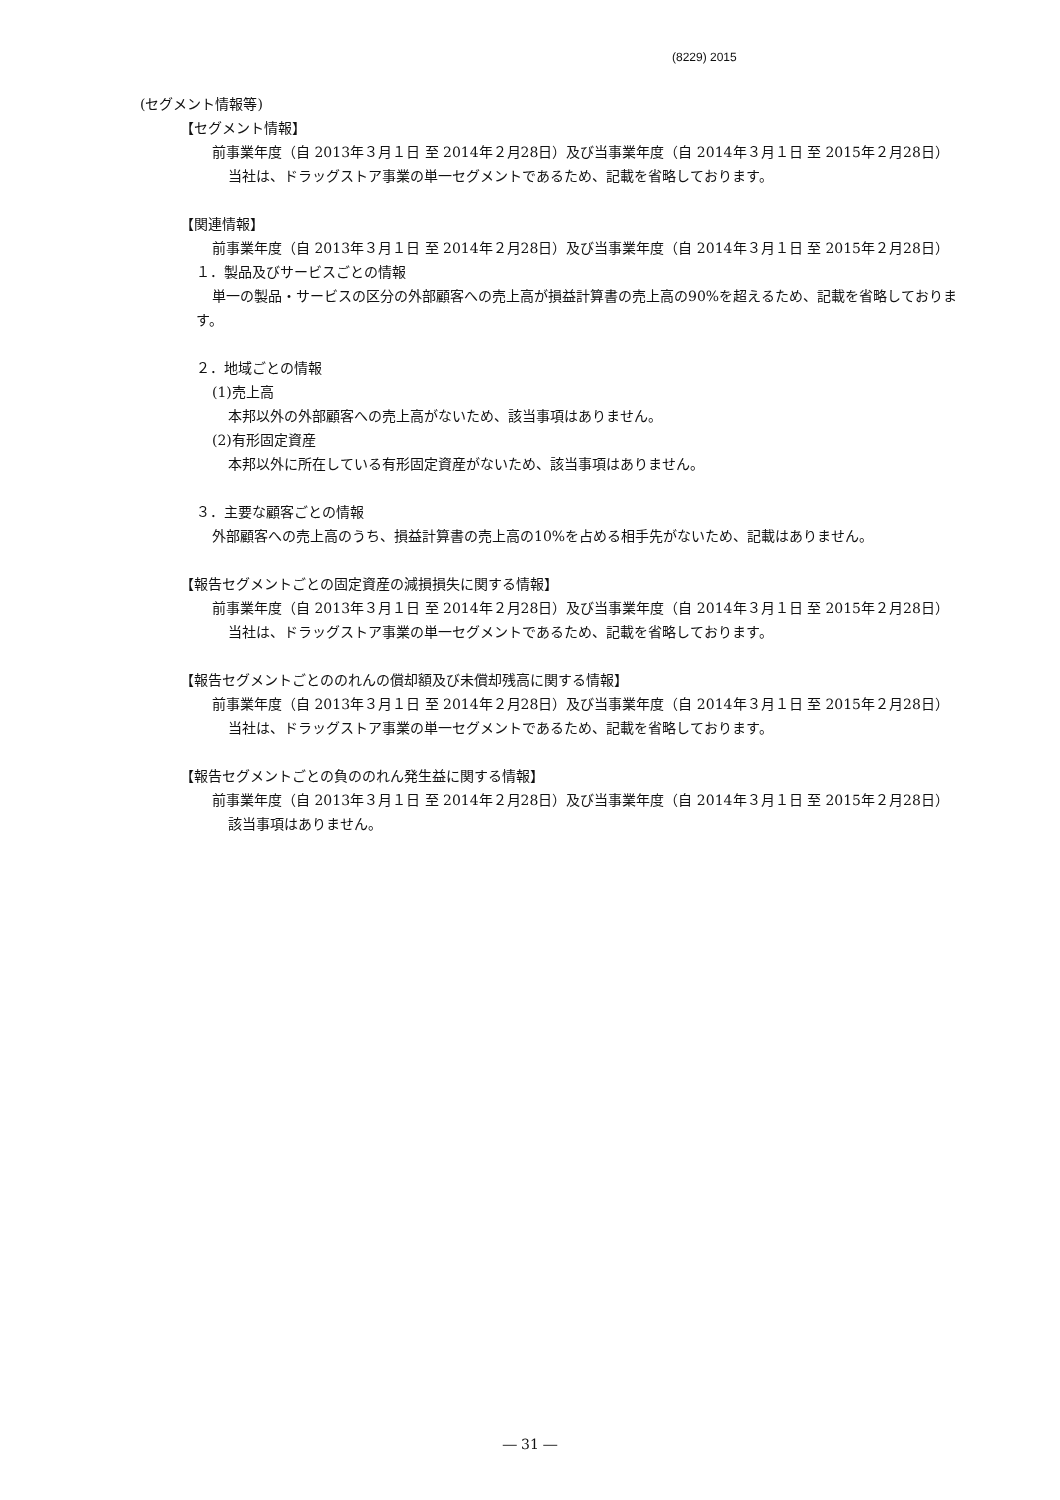(8229) 2015
(セグメント情報等)
【セグメント情報】
前事業年度（自 2013年３月１日 至 2014年２月28日）及び当事業年度（自 2014年３月１日 至 2015年２月28日）
当社は、ドラッグストア事業の単一セグメントであるため、記載を省略しております。
【関連情報】
前事業年度（自 2013年３月１日 至 2014年２月28日）及び当事業年度（自 2014年３月１日 至 2015年２月28日）
１．製品及びサービスごとの情報
単一の製品・サービスの区分の外部顧客への売上高が損益計算書の売上高の90%を超えるため、記載を省略しております。
２．地域ごとの情報
(1)売上高
本邦以外の外部顧客への売上高がないため、該当事項はありません。
(2)有形固定資産
本邦以外に所在している有形固定資産がないため、該当事項はありません。
３．主要な顧客ごとの情報
外部顧客への売上高のうち、損益計算書の売上高の10%を占める相手先がないため、記載はありません。
【報告セグメントごとの固定資産の減損損失に関する情報】
前事業年度（自 2013年３月１日 至 2014年２月28日）及び当事業年度（自 2014年３月１日 至 2015年２月28日）
当社は、ドラッグストア事業の単一セグメントであるため、記載を省略しております。
【報告セグメントごとののれんの償却額及び未償却残高に関する情報】
前事業年度（自 2013年３月１日 至 2014年２月28日）及び当事業年度（自 2014年３月１日 至 2015年２月28日）
当社は、ドラッグストア事業の単一セグメントであるため、記載を省略しております。
【報告セグメントごとの負ののれん発生益に関する情報】
前事業年度（自 2013年３月１日 至 2014年２月28日）及び当事業年度（自 2014年３月１日 至 2015年２月28日）
該当事項はありません。
― 31 ―